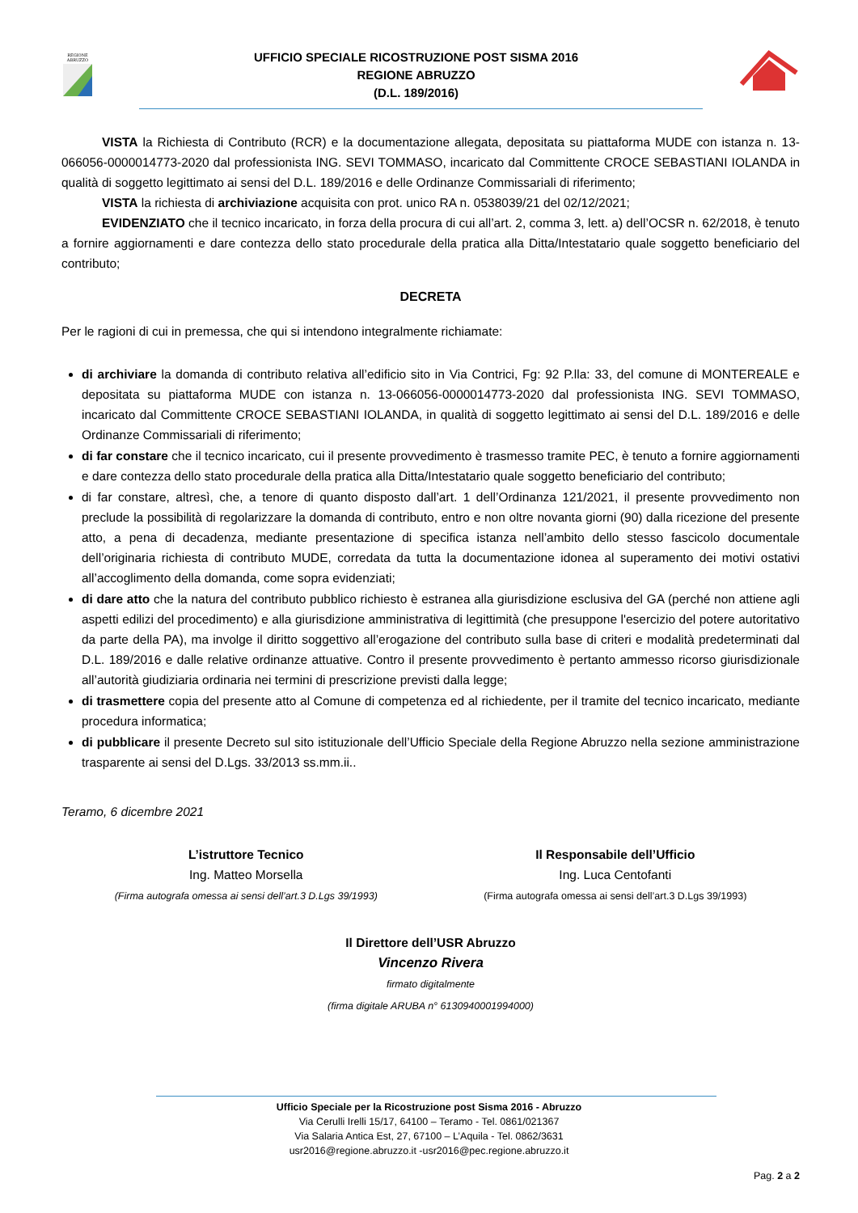REGIONE
ABRUZZO
UFFICIO SPECIALE RICOSTRUZIONE POST SISMA 2016
REGIONE ABRUZZO
(D.L. 189/2016)
VISTA la Richiesta di Contributo (RCR) e la documentazione allegata, depositata su piattaforma MUDE con istanza n. 13-066056-0000014773-2020 dal professionista ING. SEVI TOMMASO, incaricato dal Committente CROCE SEBASTIANI IOLANDA in qualità di soggetto legittimato ai sensi del D.L. 189/2016 e delle Ordinanze Commissariali di riferimento;
VISTA la richiesta di archiviazione acquisita con prot. unico RA n. 0538039/21 del 02/12/2021;
EVIDENZIATO che il tecnico incaricato, in forza della procura di cui all’art. 2, comma 3, lett. a) dell’OCSR n. 62/2018, è tenuto a fornire aggiornamenti e dare contezza dello stato procedurale della pratica alla Ditta/Intestatario quale soggetto beneficiario del contributo;
DECRETA
Per le ragioni di cui in premessa, che qui si intendono integralmente richiamate:
di archiviare la domanda di contributo relativa all’edificio sito in Via Contrici, Fg: 92 P.lla: 33, del comune di MONTEREALE e depositata su piattaforma MUDE con istanza n. 13-066056-0000014773-2020 dal professionista ING. SEVI TOMMASO, incaricato dal Committente CROCE SEBASTIANI IOLANDA, in qualità di soggetto legittimato ai sensi del D.L. 189/2016 e delle Ordinanze Commissariali di riferimento;
di far constare che il tecnico incaricato, cui il presente provvedimento è trasmesso tramite PEC, è tenuto a fornire aggiornamenti e dare contezza dello stato procedurale della pratica alla Ditta/Intestatario quale soggetto beneficiario del contributo;
di far constare, altresì, che, a tenore di quanto disposto dall’art. 1 dell’Ordinanza 121/2021, il presente provvedimento non preclude la possibilità di regolarizzare la domanda di contributo, entro e non oltre novanta giorni (90) dalla ricezione del presente atto, a pena di decadenza, mediante presentazione di specifica istanza nell’ambito dello stesso fascicolo documentale dell’originaria richiesta di contributo MUDE, corredata da tutta la documentazione idonea al superamento dei motivi ostativi all’accoglimento della domanda, come sopra evidenziati;
di dare atto che la natura del contributo pubblico richiesto è estranea alla giurisdizione esclusiva del GA (perché non attiene agli aspetti edilizi del procedimento) e alla giurisdizione amministrativa di legittimità (che presuppone l'esercizio del potere autoritativo da parte della PA), ma involge il diritto soggettivo all’erogazione del contributo sulla base di criteri e modalità predeterminati dal D.L. 189/2016 e dalle relative ordinanze attuative. Contro il presente provvedimento è pertanto ammesso ricorso giurisdizionale all’autorità giudiziaria ordinaria nei termini di prescrizione previsti dalla legge;
di trasmettere copia del presente atto al Comune di competenza ed al richiedente, per il tramite del tecnico incaricato, mediante procedura informatica;
di pubblicare il presente Decreto sul sito istituzionale dell’Ufficio Speciale della Regione Abruzzo nella sezione amministrazione trasparente ai sensi del D.Lgs. 33/2013 ss.mm.ii..
Teramo, 6 dicembre 2021
L’istruttore Tecnico
Ing. Matteo Morsella
(Firma autografa omessa ai sensi dell’art.3 D.Lgs 39/1993)
Il Responsabile dell’Ufficio
Ing. Luca Centofanti
(Firma autografa omessa ai sensi dell’art.3 D.Lgs 39/1993)
Il Direttore dell’USR Abruzzo
Vincenzo Rivera
firmato digitalmente
(firma digitale ARUBA n° 6130940001994000)
Ufficio Speciale per la Ricostruzione post Sisma 2016 - Abruzzo
Via Cerulli Irelli 15/17, 64100 – Teramo - Tel. 0861/021367
Via Salaria Antica Est, 27, 67100 – L’Aquila - Tel. 0862/3631
usr2016@regione.abruzzo.it -usr2016@pec.regione.abruzzo.it
Pag. 2 a 2